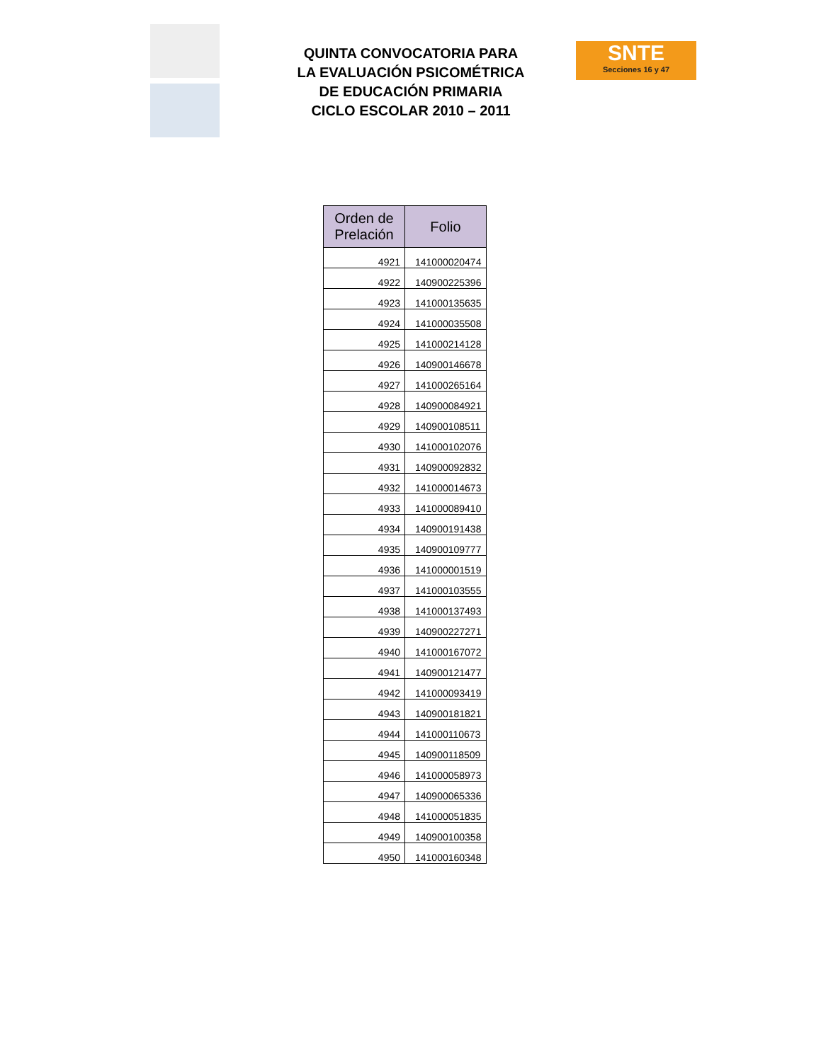QUINTA CONVOCATORIA PARA
LA EVALUACIÓN PSICOMÉTRICA
DE EDUCACIÓN PRIMARIA
CICLO ESCOLAR 2010 – 2011
SNTE
Secciones 16 y 47
| Orden de Prelación | Folio |
| --- | --- |
| 4921 | 141000020474 |
| 4922 | 140900225396 |
| 4923 | 141000135635 |
| 4924 | 141000035508 |
| 4925 | 141000214128 |
| 4926 | 140900146678 |
| 4927 | 141000265164 |
| 4928 | 140900084921 |
| 4929 | 140900108511 |
| 4930 | 141000102076 |
| 4931 | 140900092832 |
| 4932 | 141000014673 |
| 4933 | 141000089410 |
| 4934 | 140900191438 |
| 4935 | 140900109777 |
| 4936 | 141000001519 |
| 4937 | 141000103555 |
| 4938 | 141000137493 |
| 4939 | 140900227271 |
| 4940 | 141000167072 |
| 4941 | 140900121477 |
| 4942 | 141000093419 |
| 4943 | 140900181821 |
| 4944 | 141000110673 |
| 4945 | 140900118509 |
| 4946 | 141000058973 |
| 4947 | 140900065336 |
| 4948 | 141000051835 |
| 4949 | 140900100358 |
| 4950 | 141000160348 |